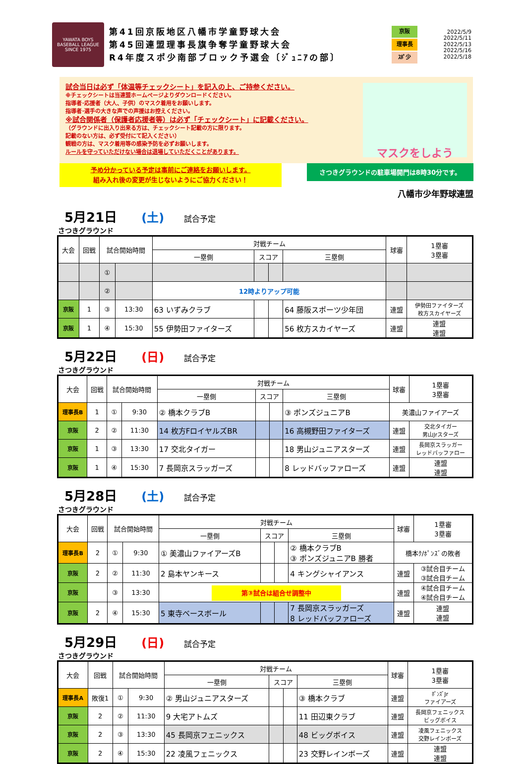YAWATA BOYS BASEBALL LEAGUE
SINCE 1975
第41回京阪地区八幡市学童野球大会
第45回連盟理事長旗争奪学童野球大会
R4年度スポ少南部ブロック予選会〔ｼﾞｭﾆｱの部〕
京阪
理事長
ｽﾎﾟ少
2022/5/9
2022/5/11
2022/5/13
2022/5/16
2022/5/18
試合当日は必ず「体温等チェックシート」を記入の上、ご持参ください。
※チェックシートは当連盟ホームページよりダウンロードください。
指導者･応援者（大人、子供）のマスク着用をお願いします。
指導者･選手の大きな声での声援はお控えください。
※試合関係者（保護者応援者等）は必ず「チェックシート」に記載ください。
（グラウンドに出入り出来る方は、チェックシート記載の方に限ります。
記載のない方は、必ず受付にて記入ください）
観戦の方は、マスク着用等の感染予防を必ずお願いします。
ルールを守っていただけない場合は退場していただくことがあります。
マスクをしよう
予め分かっている予定は事前にご連絡をお願いします。
組み入れ後の変更が生じないようにご協力ください！
さつきグラウンドの駐車場開門は8時30分です。
八幡市少年野球連盟
5月21日 (土) 試合予定
さつきグラウンド
| 大会 | 回戦 | 試合開始時間 | | 対戦チーム | | | | 球審 | 1塁審 3塁審 |
| --- | --- | --- | --- | --- | --- | --- | --- | --- | --- |
| | | | | 一塁側 | スコア | | 三塁側 | | |
| | | ① | | | | | | | |
| | | ② | | 12時よりアップ可能 | | | | | |
| 京阪 | 1 | ③ | 13:30 | 63 いずみクラブ | | | 64 藤阪スポーツ少年団 | 連盟 | 伊勢田ファイターズ 枚方スカイヤーズ |
| 京阪 | 1 | ④ | 15:30 | 55 伊勢田ファイターズ | | | 56 枚方スカイヤーズ | 連盟 | 連盟 連盟 |
5月22日 (日) 試合予定
さつきグラウンド
| 大会 | 回戦 | 試合開始時間 | | 対戦チーム | | | | 球審 | 1塁審 3塁審 |
| --- | --- | --- | --- | --- | --- | --- | --- | --- | --- |
| | | | | 一塁側 | スコア | | 三塁側 | | |
| 理事長B | 1 | ① | 9:30 | ② 橋本クラブB | | | ③ ポンズジュニアB | 美濃山ファイアーズ | |
| 京阪 | 2 | ② | 11:30 | 14 枚方FロイヤルズBR | | | 16 高槻野田ファイターズ | 連盟 | 交北タイガー 男山Jrスターズ |
| 京阪 | 1 | ③ | 13:30 | 17 交北タイガー | | | 18 男山ジュニアスターズ | 連盟 | 長岡京スラッガー レッドバッファロー |
| 京阪 | 1 | ④ | 15:30 | 7 長岡京スラッガーズ | | | 8 レッドバッファローズ | 連盟 | 連盟 連盟 |
5月28日 (土) 試合予定
さつきグラウンド
| 大会 | 回戦 | 試合開始時間 | | 対戦チーム | | | | 球審 | 1塁審 3塁審 |
| --- | --- | --- | --- | --- | --- | --- | --- | --- | --- |
| | | | | 一塁側 | スコア | | 三塁側 | | |
| 理事長B | 2 | ① | 9:30 | ① 美濃山ファイアーズB | | | ② 橋本クラブB ③ ポンズジュニアB 勝者 | 橋本ｸ/ﾎﾟﾝｽﾞの敗者 | |
| 京阪 | 2 | ② | 11:30 | 2 島本ヤンキース | | | 4 キングシャイアンス | 連盟 | ③試合目チーム ③試合目チーム |
| 京阪 | | ③ | 13:30 | 第③試合は組合せ調整中 | | | | 連盟 | ④試合目チーム ④試合目チーム |
| 京阪 | 2 | ④ | 15:30 | 5 東寺ベースボール | | | 7 長岡京スラッガーズ 8 レッドバッファローズ | 連盟 | 連盟 連盟 |
5月29日 (日) 試合予定
さつきグラウンド
| 大会 | 回戦 | 試合開始時間 | | 対戦チーム | | | | 球審 | 1塁審 3塁審 |
| --- | --- | --- | --- | --- | --- | --- | --- | --- | --- |
| | | | | 一塁側 | スコア | | 三塁側 | | |
| 理事長A | 敗復1 | ① | 9:30 | ② 男山ジュニアスターズ | | | ③ 橋本クラブ | 連盟 | ﾎﾟﾝｽﾞJr ファイアーズ |
| 京阪 | 2 | ② | 11:30 | 9 大宅アトムズ | | | 11 田辺東クラブ | 連盟 | 長岡京フェニックス ビッグボイス |
| 京阪 | 2 | ③ | 13:30 | 45 長岡京フェニックス | | | 48 ビッグボイス | 連盟 | 凌風フェニックス 交野レインボーズ |
| 京阪 | 2 | ④ | 15:30 | 22 凌風フェニックス | | | 23 交野レインボーズ | 連盟 | 連盟 連盟 |